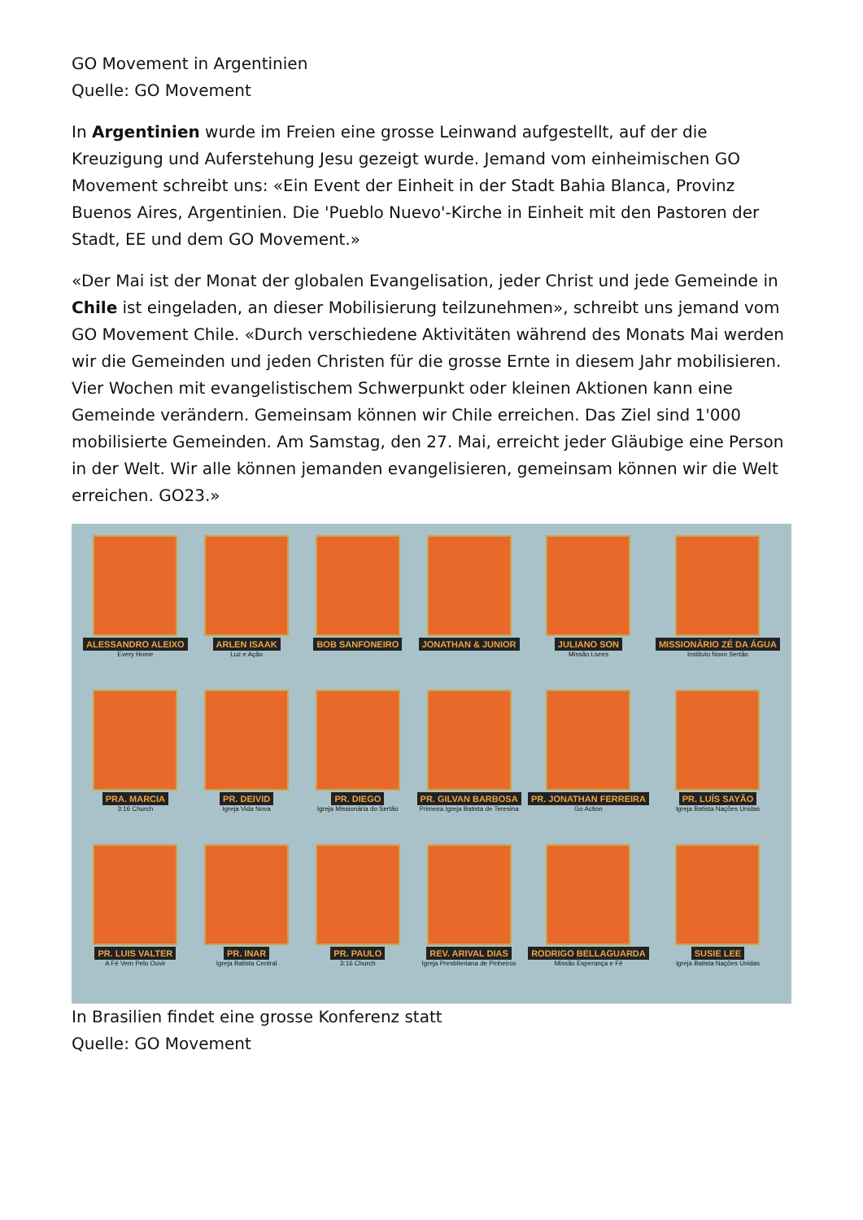GO Movement in Argentinien
Quelle: GO Movement
In Argentinien wurde im Freien eine grosse Leinwand aufgestellt, auf der die Kreuzigung und Auferstehung Jesu gezeigt wurde. Jemand vom einheimischen GO Movement schreibt uns: «Ein Event der Einheit in der Stadt Bahia Blanca, Provinz Buenos Aires, Argentinien. Die 'Pueblo Nuevo'-Kirche in Einheit mit den Pastoren der Stadt, EE und dem GO Movement.»
«Der Mai ist der Monat der globalen Evangelisation, jeder Christ und jede Gemeinde in Chile ist eingeladen, an dieser Mobilisierung teilzunehmen», schreibt uns jemand vom GO Movement Chile. «Durch verschiedene Aktivitäten während des Monats Mai werden wir die Gemeinden und jeden Christen für die grosse Ernte in diesem Jahr mobilisieren. Vier Wochen mit evangelistischem Schwerpunkt oder kleinen Aktionen kann eine Gemeinde verändern. Gemeinsam können wir Chile erreichen. Das Ziel sind 1'000 mobilisierte Gemeinden. Am Samstag, den 27. Mai, erreicht jeder Gläubige eine Person in der Welt. Wir alle können jemanden evangelisieren, gemeinsam können wir die Welt erreichen. GO23.»
ALESSANDRO ALEIXO
Every Home
ARLEN ISAAK
Luz e Ação
BOB SANFONEIRO
JONATHAN & JUNIOR
JULIANO SON
Missão Livres
MISSIONÁRIO ZÉ DA ÁGUA
Instituto Novo Sertão
PRA. MARCIA
3:16 Church
PR. DEIVID
Igreja Vida Nova
PR. DIEGO
Igreja Missionária do Sertão
PR. GILVAN BARBOSA
Primeira Igreja Batista de Teresina
PR. JONATHAN FERREIRA
Go Action
PR. LUÍS SAYÃO
Igreja Batista Nações Unidas
PR. LUIS VALTER
A Fé Vem Pelo Ouvir
PR. INAR
Igreja Batista Central
PR. PAULO
3:16 Church
REV. ARIVAL DIAS
Igreja Presbiteriana de Pinheiros
RODRIGO BELLAGUARDA
Missão Esperança e Fé
SUSIE LEE
Igreja Batista Nações Unidas
In Brasilien findet eine grosse Konferenz statt
Quelle: GO Movement